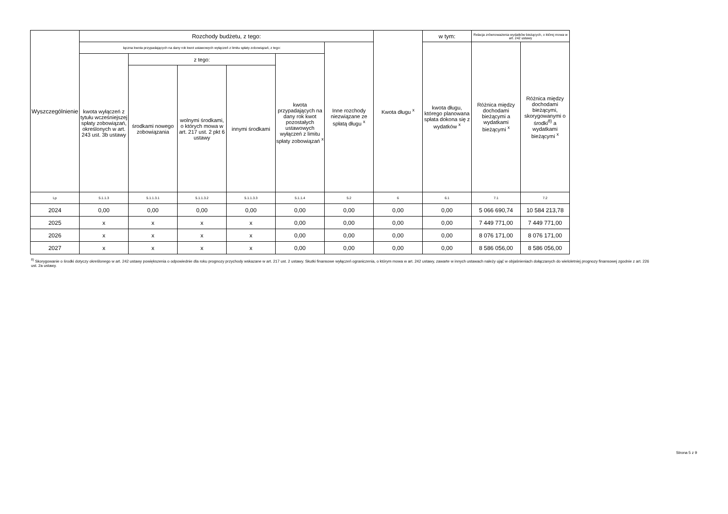| Wyszczególnienie | Rozchody budżetu, z tego: | | | | | | Kwota długu <sup>x</sup> | w tym: | Relacja zrównoważenia wydatków bieżących, o której mowa w art. 242 ustawy | |
| --- | --- | --- | --- | --- | --- | --- | --- | --- | --- | --- |
| | łączna kwota przypadających na dany rok kwot ustawowych wyłączeń z limitu spłaty zobowiązań, z tego: | | | | | Inne rozchody niezwiązane ze spłatą długu <sup>x</sup> | | kwota długu, którego planowana spłata dokona się z wydatków <sup>x</sup> | Różnica między dochodami bieżącymi a wydatkami bieżącymi <sup>x</sup> | Różnica między dochodami bieżącymi, skorygowanymi o środki<sup>8)</sup> a wydatkami bieżącymi <sup>x</sup> |
| | kwota wyłączeń z tytułu wcześniejszej spłaty zobowiązań, określonych w art. 243 ust. 3b ustawy | z tego: | | | kwota przypadających na dany rok kwot pozostałych ustawowych wyłączeń z limitu spłaty zobowiązań <sup>x</sup> | | | | | |
| | | środkami nowego zobowiązania | wolnymi środkami, o których mowa w art. 217 ust. 2 pkt 6 ustawy | innymi środkami | | | | | | |
| Lp | 5.1.1.3 | 5.1.1.3.1 | 5.1.1.3.2 | 5.1.1.3.3 | 5.1.1.4 | 5.2 | 6 | 6.1 | 7.1 | 7.2 |
| 2024 | 0,00 | 0,00 | 0,00 | 0,00 | 0,00 | 0,00 | 0,00 | 0,00 | 5 066 690,74 | 10 584 213,78 |
| 2025 | x | x | x | x | 0,00 | 0,00 | 0,00 | 0,00 | 7 449 771,00 | 7 449 771,00 |
| 2026 | x | x | x | x | 0,00 | 0,00 | 0,00 | 0,00 | 8 076 171,00 | 8 076 171,00 |
| 2027 | x | x | x | x | 0,00 | 0,00 | 0,00 | 0,00 | 8 586 056,00 | 8 586 056,00 |
<sup>8)</sup> Skorygowanie o środki dotyczy określonego w art. 242 ustawy powiększenia o odpowiednie dla roku prognozy przychody wskazane w art. 217 ust. 2 ustawy. Skutki finansowe wyłączeń ograniczenia, o którym mowa w art. 242 ustawy, zawarte w innych ustawach należy ująć w objaśnieniach dołączanych do wieloletniej prognozy finansowej zgodnie z art. 226 ust. 2a ustawy.
Strona 5 z 9